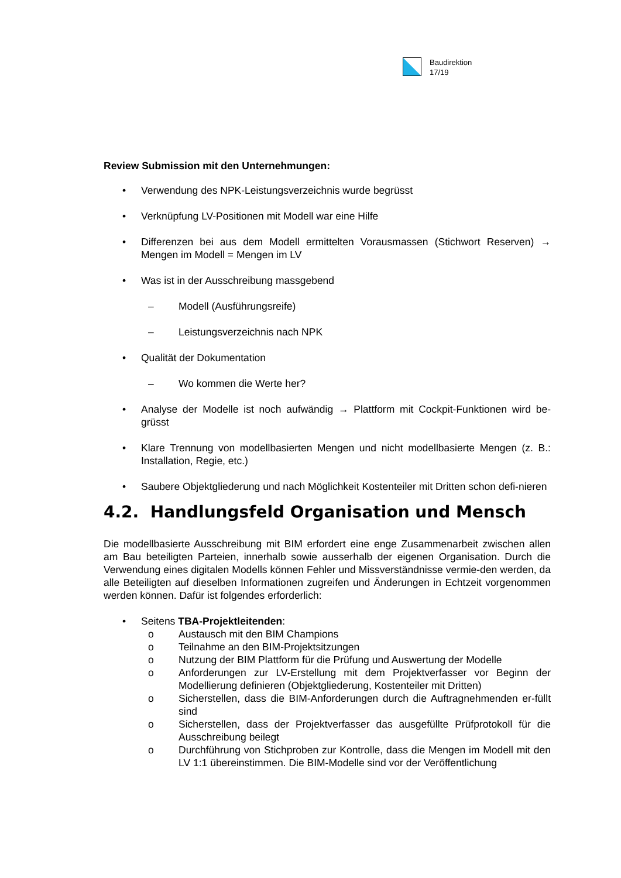Baudirektion
17/19
Review Submission mit den Unternehmungen:
• Verwendung des NPK-Leistungsverzeichnis wurde begrüsst
• Verknüpfung LV-Positionen mit Modell war eine Hilfe
• Differenzen bei aus dem Modell ermittelten Vorausmassen (Stichwort Reserven) → Mengen im Modell = Mengen im LV
• Was ist in der Ausschreibung massgebend
– Modell (Ausführungsreife)
– Leistungsverzeichnis nach NPK
• Qualität der Dokumentation
– Wo kommen die Werte her?
• Analyse der Modelle ist noch aufwändig → Plattform mit Cockpit-Funktionen wird be-grüsst
• Klare Trennung von modellbasierten Mengen und nicht modellbasierte Mengen (z. B.: Installation, Regie, etc.)
• Saubere Objektgliederung und nach Möglichkeit Kostenteiler mit Dritten schon defi-nieren
4.2. Handlungsfeld Organisation und Mensch
Die modellbasierte Ausschreibung mit BIM erfordert eine enge Zusammenarbeit zwischen allen am Bau beteiligten Parteien, innerhalb sowie ausserhalb der eigenen Organisation. Durch die Verwendung eines digitalen Modells können Fehler und Missverständnisse vermie-den werden, da alle Beteiligten auf dieselben Informationen zugreifen und Änderungen in Echtzeit vorgenommen werden können. Dafür ist folgendes erforderlich:
• Seitens TBA-Projektleitenden:
o Austausch mit den BIM Champions
o Teilnahme an den BIM-Projektsitzungen
o Nutzung der BIM Plattform für die Prüfung und Auswertung der Modelle
o Anforderungen zur LV-Erstellung mit dem Projektverfasser vor Beginn der Modellierung definieren (Objektgliederung, Kostenteiler mit Dritten)
o Sicherstellen, dass die BIM-Anforderungen durch die Auftragnehmenden er-füllt sind
o Sicherstellen, dass der Projektverfasser das ausgefüllte Prüfprotokoll für die Ausschreibung beilegt
o Durchführung von Stichproben zur Kontrolle, dass die Mengen im Modell mit den LV 1:1 übereinstimmen. Die BIM-Modelle sind vor der Veröffentlichung